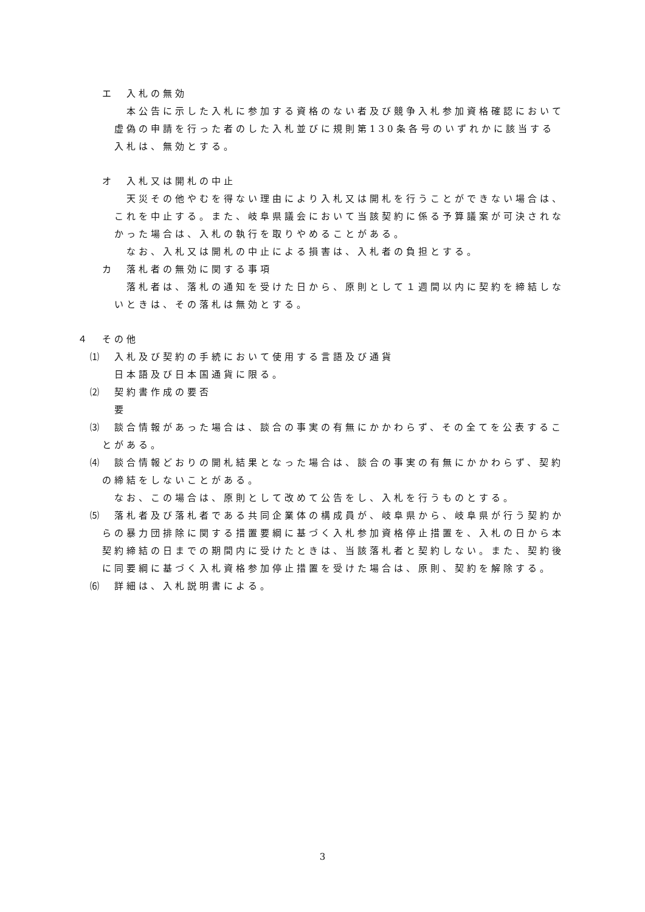エ　入札の無効
本公告に示した入札に参加する資格のない者及び競争入札参加資格確認において虚偽の申請を行った者のした入札並びに規則第130条各号のいずれかに該当する入札は、無効とする。
オ　入札又は開札の中止
天災その他やむを得ない理由により入札又は開札を行うことができない場合は、これを中止する。また、岐阜県議会において当該契約に係る予算議案が可決されなかった場合は、入札の執行を取りやめることがある。
なお、入札又は開札の中止による損害は、入札者の負担とする。
カ　落札者の無効に関する事項
落札者は、落札の通知を受けた日から、原則として１週間以内に契約を締結しないときは、その落札は無効とする。
４　その他
⑴　入札及び契約の手続において使用する言語及び通貨
日本語及び日本国通貨に限る。
⑵　契約書作成の要否
要
⑶　談合情報があった場合は、談合の事実の有無にかかわらず、その全てを公表することがある。
⑷　談合情報どおりの開札結果となった場合は、談合の事実の有無にかかわらず、契約の締結をしないことがある。
なお、この場合は、原則として改めて公告をし、入札を行うものとする。
⑸　落札者及び落札者である共同企業体の構成員が、岐阜県から、岐阜県が行う契約からの暴力団排除に関する措置要綱に基づく入札参加資格停止措置を、入札の日から本契約締結の日までの期間内に受けたときは、当該落札者と契約しない。また、契約後に同要綱に基づく入札資格参加停止措置を受けた場合は、原則、契約を解除する。
⑹　詳細は、入札説明書による。
3